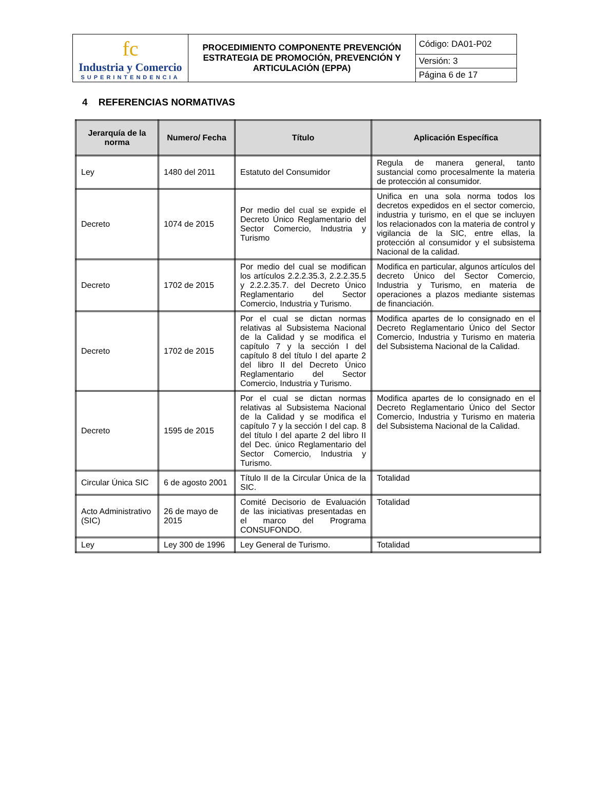| fc Industria y Comercio SUPERINTENDENCIA | PROCEDIMIENTO COMPONENTE PREVENCIÓN ESTRATEGIA DE PROMOCIÓN, PREVENCIÓN Y ARTICULACIÓN (EPPA) | Código: DA01-P02 |
| | | Versión: 3 |
| | | Página 6 de 17 |
4 REFERENCIAS NORMATIVAS
| Jerarquía de la norma | Numero/ Fecha | Título | Aplicación Específica |
| --- | --- | --- | --- |
| Ley | 1480 del 2011 | Estatuto del Consumidor | Regula de manera general, tanto sustancial como procesalmente la materia de protección al consumidor. |
| Decreto | 1074 de 2015 | Por medio del cual se expide el Decreto Único Reglamentario del Sector Comercio, Industria y Turismo | Unifica en una sola norma todos los decretos expedidos en el sector comercio, industria y turismo, en el que se incluyen los relacionados con la materia de control y vigilancia de la SIC, entre ellas, la protección al consumidor y el subsistema Nacional de la calidad. |
| Decreto | 1702 de 2015 | Por medio del cual se modifican los artículos 2.2.2.35.3, 2.2.2.35.5 y 2.2.2.35.7. del Decreto Único Reglamentario del Sector Comercio, Industria y Turismo. | Modifica en particular, algunos artículos del decreto Único del Sector Comercio, Industria y Turismo, en materia de operaciones a plazos mediante sistemas de financiación. |
| Decreto | 1702 de 2015 | Por el cual se dictan normas relativas al Subsistema Nacional de la Calidad y se modifica el capítulo 7 y la sección I del capítulo 8 del título I del aparte 2 del libro II del Decreto Único Reglamentario del Sector Comercio, Industria y Turismo. | Modifica apartes de lo consignado en el Decreto Reglamentario Único del Sector Comercio, Industria y Turismo en materia del Subsistema Nacional de la Calidad. |
| Decreto | 1595 de 2015 | Por el cual se dictan normas relativas al Subsistema Nacional de la Calidad y se modifica el capítulo 7 y la sección I del cap. 8 del título I del aparte 2 del libro II del Dec. único Reglamentario del Sector Comercio, Industria y Turismo. | Modifica apartes de lo consignado en el Decreto Reglamentario Único del Sector Comercio, Industria y Turismo en materia del Subsistema Nacional de la Calidad. |
| Circular Única SIC | 6 de agosto 2001 | Título II de la Circular Única de la SIC. | Totalidad |
| Acto Administrativo (SIC) | 26 de mayo de 2015 | Comité Decisorio de Evaluación de las iniciativas presentadas en el marco del Programa CONSUFONDO. | Totalidad |
| Ley | Ley 300 de 1996 | Ley General de Turismo. | Totalidad |